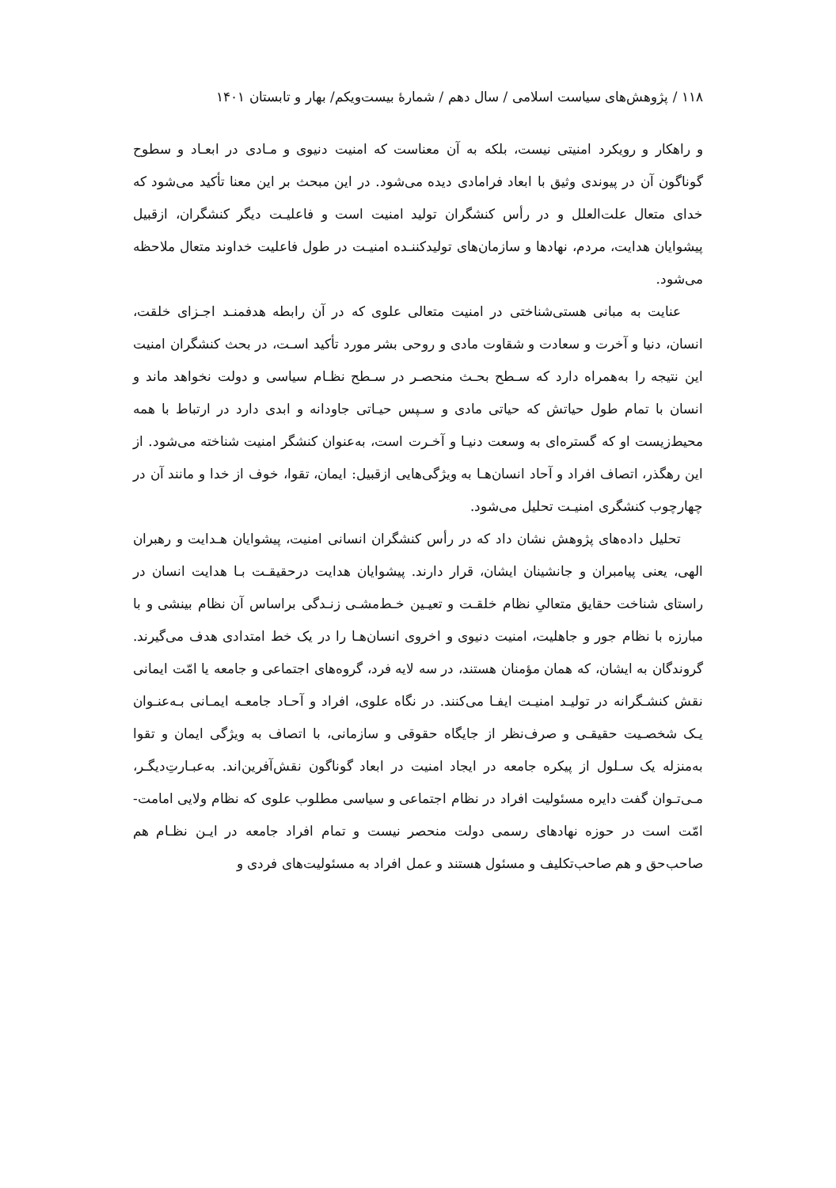۱۱۸ / پژوهش‌های سیاست اسلامی / سال دهم / شمارۀ بیست‌ویکم/ بهار و تابستان ۱۴۰۱
و راهکار و رویکرد امنیتی نیست، بلکه به آن معناست که امنیت دنیوی و مـادی در ابعـاد و سطوح گوناگون آن در پیوندی وثیق با ابعاد فرامادی دیده می‌شود. در این مبحث بر این معنا تأکید می‌شود که خدای متعال علت‌العلل و در رأس کنشگران تولید امنیت است و فاعلیـت دیگر کنشگران، ازقبیل پیشوایان هدایت، مردم، نهادها و سازمان‌های تولیدکننـده امنیـت در طول فاعلیت خداوند متعال ملاحظه می‌شود.
عنایت به مبانی هستی‌شناختی در امنیت متعالی علوی که در آن رابطه هدفمنـد اجـزای خلقت، انسان، دنیا و آخرت و سعادت و شقاوت مادی و روحی بشر مورد تأکید اسـت، در بحث کنشگران امنیت این نتیجه را به‌همراه دارد که سـطح بحـث منحصـر در سـطح نظـام سیاسی و دولت نخواهد ماند و انسان با تمام طول حیاتش که حیاتی مادی و سـپس حیـاتی جاودانه و ابدی دارد در ارتباط با همه محیط‌زیست او که گستره‌ای به وسعت دنیـا و آخـرت است، به‌عنوان کنشگر امنیت شناخته می‌شود. از این رهگذر، اتصاف افراد و آحاد انسان‌هـا به ویژگی‌هایی ازقبیل: ایمان، تقوا، خوف از خدا و مانند آن در چهارچوب کنشگری امنیـت تحلیل می‌شود.
تحلیل داده‌های پژوهش نشان داد که در رأس کنشگران انسانی امنیت، پیشوایان هـدایت و رهبران الهی، یعنی پیامبران و جانشینان ایشان، قرار دارند. پیشوایان هدایت درحقیقـت بـا هدایت انسان در راستای شناخت حقایق متعالیِ نظام خلقـت و تعیـین خـط‌مشـی زنـدگی براساس آن نظام بینشی و با مبارزه با نظام جور و جاهلیت، امنیت دنیوی و اخروی انسان‌هـا را در یک خط امتدادی هدف می‌گیرند. گروندگان به ایشان، که همان مؤمنان هستند، در سه لایه فرد، گروه‌های اجتماعی و جامعه یا امّت ایمانی نقش کنشـگرانه در تولیـد امنیـت ایفـا می‌کنند. در نگاه علوی، افراد و آحـاد جامعـه ایمـانی بـه‌عنـوان یـک شخصـیت حقیقـی و صرف‌نظر از جایگاه حقوقی و سازمانی، با اتصاف به ویژگی ایمان و تقوا به‌منزله یک سـلول از پیکره جامعه در ایجاد امنیت در ابعاد گوناگون نقش‌آفرین‌اند. به‌عبـارتِ‌دیگـر، مـی‌تـوان گفت دایره مسئولیت افراد در نظام اجتماعی و سیاسی مطلوب علوی که نظام ولایی امامت- امّت است در حوزه نهادهای رسمی دولت منحصر نیست و تمام افراد جامعه در ایـن نظـام هم صاحب‌حق و هم صاحب‌تکلیف و مسئول هستند و عمل افراد به مسئولیت‌های فردی و